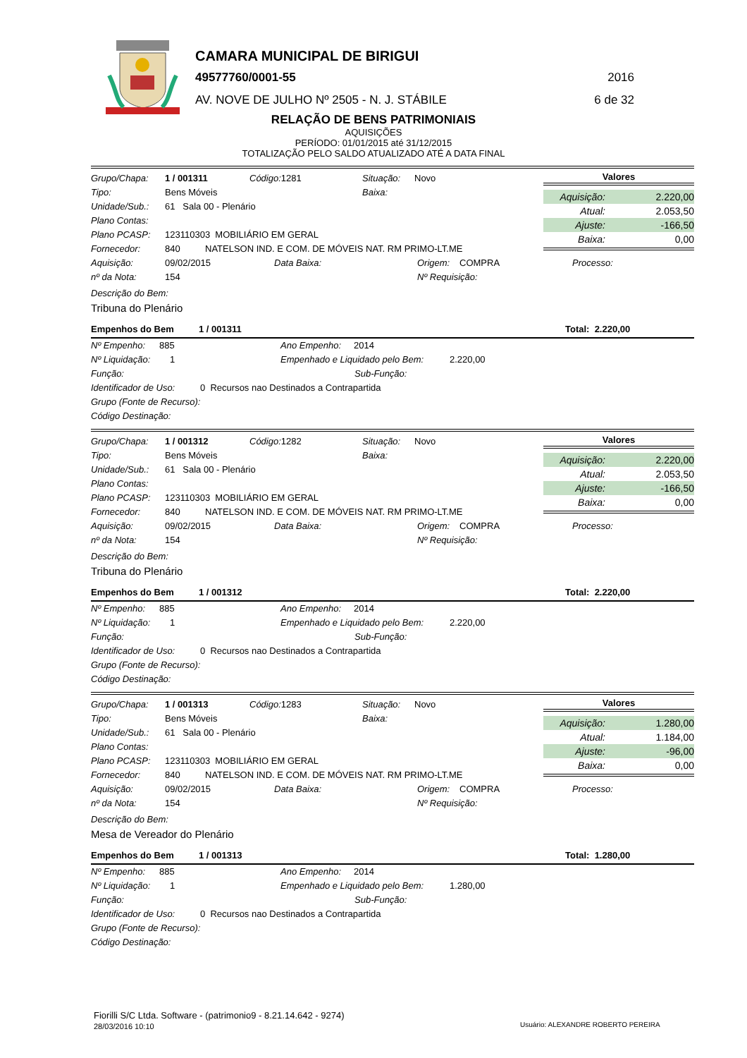CAMARA MUNICIPAL DE BIRIGUI
49577760/0001-55 2016
AV. NOVE DE JULHO Nº 2505 - N. J. STÁBILE
6 de 32
RELAÇÃO DE BENS PATRIMONIAIS
AQUISIÇÕES
PERÍODO: 01/01/2015 até 31/12/2015
TOTALIZAÇÃO PELO SALDO ATUALIZADO ATÉ A DATA FINAL
Grupo/Chapa: 1 / 001311 Código: 1281 Situação: Novo
Tipo: Bens Móveis Baixa:
Unidade/Sub.: 61 Sala 00 - Plenário
Plano Contas:
Plano PCASP: 123110303 MOBILIÁRIO EM GERAL
Fornecedor: 840 NATELSON IND. E COM. DE MÓVEIS NAT. RM PRIMO-LT.ME
Valores
| Aquisição: | 2.220,00 |
| Atual: | 2.053,50 |
| Ajuste: | -166,50 |
| Baixa: | 0,00 |
Aquisição: 09/02/2015 Data Baixa: Origem: COMPRA Processo:
nº da Nota: 154 Nº Requisição:
Descrição do Bem:
Tribuna do Plenário
Empenhos do Bem 1 / 001311 Total: 2.220,00
Nº Empenho: 885 Ano Empenho: 2014
Nº Liquidação: 1 Empenhado e Liquidado pelo Bem: 2.220,00
Função: Sub-Função:
Identificador de Uso: 0 Recursos nao Destinados a Contrapartida
Grupo (Fonte de Recurso):
Código Destinação:
Grupo/Chapa: 1 / 001312 Código: 1282 Situação: Novo
Tipo: Bens Móveis Baixa:
Unidade/Sub.: 61 Sala 00 - Plenário
Plano Contas:
Plano PCASP: 123110303 MOBILIÁRIO EM GERAL
Fornecedor: 840 NATELSON IND. E COM. DE MÓVEIS NAT. RM PRIMO-LT.ME
Valores
| Aquisição: | 2.220,00 |
| Atual: | 2.053,50 |
| Ajuste: | -166,50 |
| Baixa: | 0,00 |
Aquisição: 09/02/2015 Data Baixa: Origem: COMPRA Processo:
nº da Nota: 154 Nº Requisição:
Descrição do Bem:
Tribuna do Plenário
Empenhos do Bem 1 / 001312 Total: 2.220,00
Nº Empenho: 885 Ano Empenho: 2014
Nº Liquidação: 1 Empenhado e Liquidado pelo Bem: 2.220,00
Função: Sub-Função:
Identificador de Uso: 0 Recursos nao Destinados a Contrapartida
Grupo (Fonte de Recurso):
Código Destinação:
Grupo/Chapa: 1 / 001313 Código: 1283 Situação: Novo
Tipo: Bens Móveis Baixa:
Unidade/Sub.: 61 Sala 00 - Plenário
Plano Contas:
Plano PCASP: 123110303 MOBILIÁRIO EM GERAL
Fornecedor: 840 NATELSON IND. E COM. DE MÓVEIS NAT. RM PRIMO-LT.ME
Valores
| Aquisição: | 1.280,00 |
| Atual: | 1.184,00 |
| Ajuste: | -96,00 |
| Baixa: | 0,00 |
Aquisição: 09/02/2015 Data Baixa: Origem: COMPRA Processo:
nº da Nota: 154 Nº Requisição:
Descrição do Bem:
Mesa de Vereador do Plenário
Empenhos do Bem 1 / 001313 Total: 1.280,00
Nº Empenho: 885 Ano Empenho: 2014
Nº Liquidação: 1 Empenhado e Liquidado pelo Bem: 1.280,00
Função: Sub-Função:
Identificador de Uso: 0 Recursos nao Destinados a Contrapartida
Grupo (Fonte de Recurso):
Código Destinação:
Fiorilli S/C Ltda. Software - (patrimonio9 - 8.21.14.642 - 9274)
28/03/2016 10:10
Usuário: ALEXANDRE ROBERTO PEREIRA